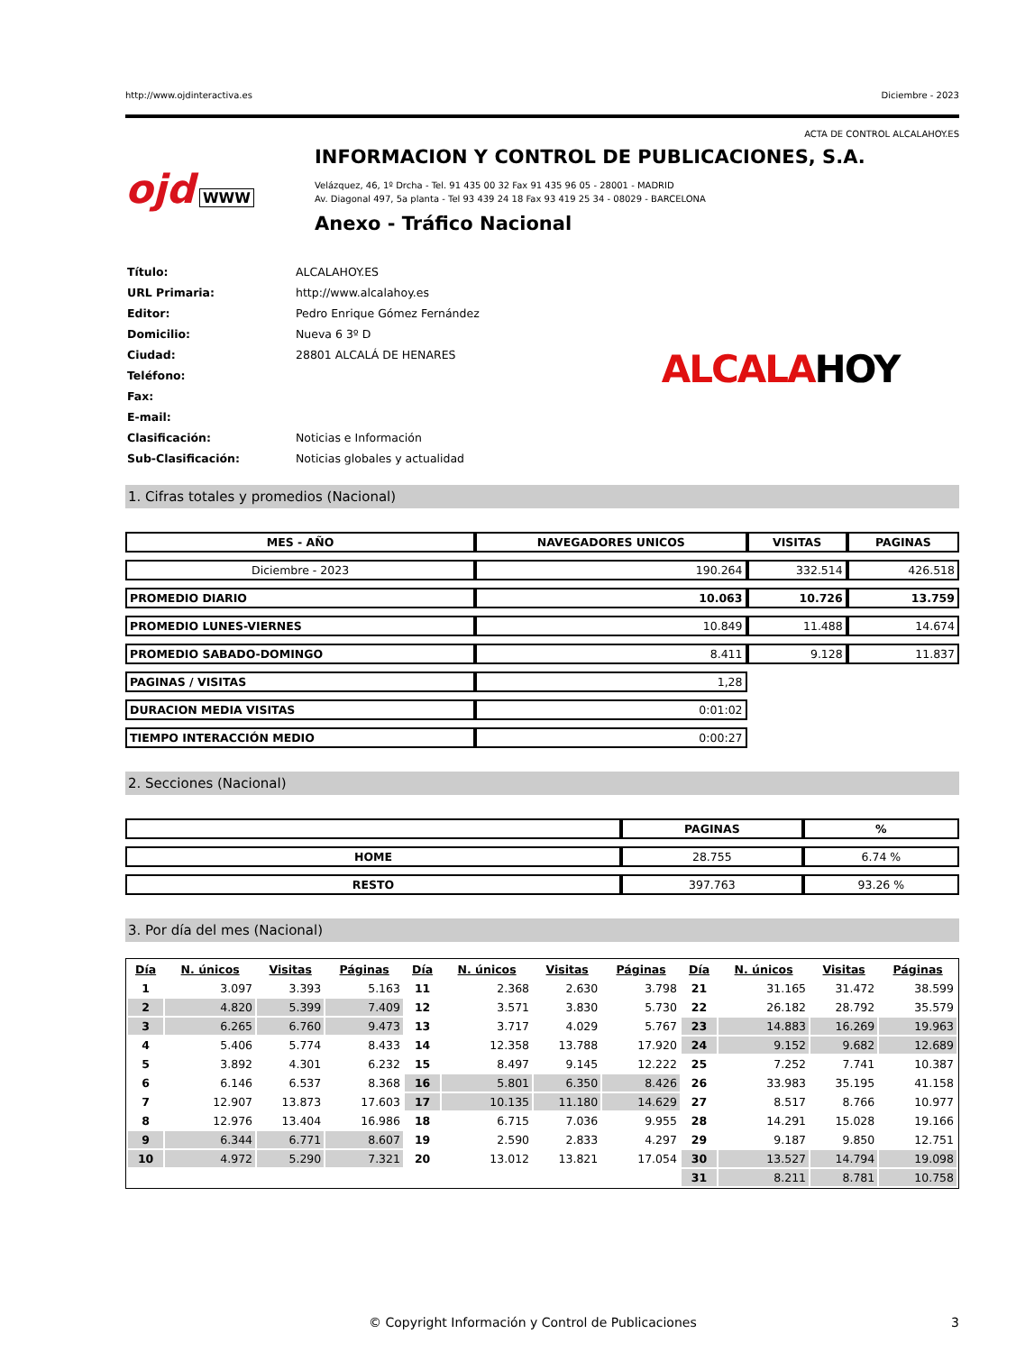http://www.ojdinteractiva.es Diciembre - 2023
ACTA DE CONTROL ALCALAHOY.ES
ojd WWW
INFORMACION Y CONTROL DE PUBLICACIONES, S.A.
Velázquez, 46, 1º Drcha - Tel. 91 435 00 32 Fax 91 435 96 05 - 28001 - MADRID
Av. Diagonal 497, 5a planta - Tel 93 439 24 18 Fax 93 419 25 34 - 08029 - BARCELONA
Anexo - Tráfico Nacional
| Título: | ALCALAHOY.ES |
| URL Primaria: | http://www.alcalahoy.es |
| Editor: | Pedro Enrique Gómez Fernández |
| Domicilio: | Nueva 6 3º D |
| Ciudad: | 28801 ALCALÁ DE HENARES |
| Teléfono: | |
| Fax: | |
| E-mail: | |
| Clasificación: | Noticias e Información |
| Sub-Clasificación: | Noticias globales y actualidad |
ALCALAHOY
1. Cifras totales y promedios (Nacional)
| MES - AÑO | NAVEGADORES UNICOS | VISITAS | PAGINAS |
| --- | --- | --- | --- |
| Diciembre - 2023 | 190.264 | 332.514 | 426.518 |
| PROMEDIO DIARIO | 10.063 | 10.726 | 13.759 |
| PROMEDIO LUNES-VIERNES | 10.849 | 11.488 | 14.674 |
| PROMEDIO SABADO-DOMINGO | 8.411 | 9.128 | 11.837 |
| PAGINAS / VISITAS | 1,28 | | |
| DURACION MEDIA VISITAS | 0:01:02 | | |
| TIEMPO INTERACCIÓN MEDIO | 0:00:27 | | |
2. Secciones (Nacional)
| | PAGINAS | % |
| --- | --- | --- |
| HOME | 28.755 | 6.74 % |
| RESTO | 397.763 | 93.26 % |
3. Por día del mes (Nacional)
| Día | N. únicos | Visitas | Páginas | Día | N. únicos | Visitas | Páginas | Día | N. únicos | Visitas | Páginas |
| --- | --- | --- | --- | --- | --- | --- | --- | --- | --- | --- | --- |
| 1 | 3.097 | 3.393 | 5.163 | 11 | 2.368 | 2.630 | 3.798 | 21 | 31.165 | 31.472 | 38.599 |
| 2 | 4.820 | 5.399 | 7.409 | 12 | 3.571 | 3.830 | 5.730 | 22 | 26.182 | 28.792 | 35.579 |
| 3 | 6.265 | 6.760 | 9.473 | 13 | 3.717 | 4.029 | 5.767 | 23 | 14.883 | 16.269 | 19.963 |
| 4 | 5.406 | 5.774 | 8.433 | 14 | 12.358 | 13.788 | 17.920 | 24 | 9.152 | 9.682 | 12.689 |
| 5 | 3.892 | 4.301 | 6.232 | 15 | 8.497 | 9.145 | 12.222 | 25 | 7.252 | 7.741 | 10.387 |
| 6 | 6.146 | 6.537 | 8.368 | 16 | 5.801 | 6.350 | 8.426 | 26 | 33.983 | 35.195 | 41.158 |
| 7 | 12.907 | 13.873 | 17.603 | 17 | 10.135 | 11.180 | 14.629 | 27 | 8.517 | 8.766 | 10.977 |
| 8 | 12.976 | 13.404 | 16.986 | 18 | 6.715 | 7.036 | 9.955 | 28 | 14.291 | 15.028 | 19.166 |
| 9 | 6.344 | 6.771 | 8.607 | 19 | 2.590 | 2.833 | 4.297 | 29 | 9.187 | 9.850 | 12.751 |
| 10 | 4.972 | 5.290 | 7.321 | 20 | 13.012 | 13.821 | 17.054 | 30 | 13.527 | 14.794 | 19.098 |
| | | | | | | | | 31 | 8.211 | 8.781 | 10.758 |
© Copyright Información y Control de Publicaciones 3